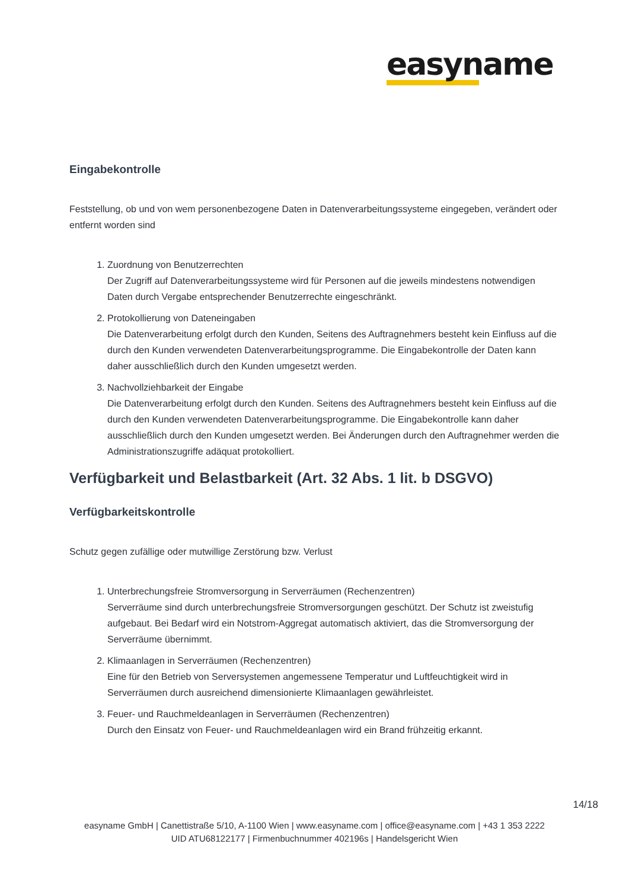easyname
Eingabekontrolle
Feststellung, ob und von wem personenbezogene Daten in Datenverarbeitungssysteme eingegeben, verändert oder entfernt worden sind
1. Zuordnung von Benutzerrechten
Der Zugriff auf Datenverarbeitungssysteme wird für Personen auf die jeweils mindestens notwendigen Daten durch Vergabe entsprechender Benutzerrechte eingeschränkt.
2. Protokollierung von Dateneingaben
Die Datenverarbeitung erfolgt durch den Kunden, Seitens des Auftragnehmers besteht kein Einfluss auf die durch den Kunden verwendeten Datenverarbeitungsprogramme. Die Eingabekontrolle der Daten kann daher ausschließlich durch den Kunden umgesetzt werden.
3. Nachvollziehbarkeit der Eingabe
Die Datenverarbeitung erfolgt durch den Kunden. Seitens des Auftragnehmers besteht kein Einfluss auf die durch den Kunden verwendeten Datenverarbeitungsprogramme. Die Eingabekontrolle kann daher ausschließlich durch den Kunden umgesetzt werden. Bei Änderungen durch den Auftragnehmer werden die Administrationszugriffe adäquat protokolliert.
Verfügbarkeit und Belastbarkeit (Art. 32 Abs. 1 lit. b DSGVO)
Verfügbarkeitskontrolle
Schutz gegen zufällige oder mutwillige Zerstörung bzw. Verlust
1. Unterbrechungsfreie Stromversorgung in Serverräumen (Rechenzentren)
Serverräume sind durch unterbrechungsfreie Stromversorgungen geschützt. Der Schutz ist zweistufig aufgebaut. Bei Bedarf wird ein Notstrom-Aggregat automatisch aktiviert, das die Stromversorgung der Serverräume übernimmt.
2. Klimaanlagen in Serverräumen (Rechenzentren)
Eine für den Betrieb von Serversystemen angemessene Temperatur und Luftfeuchtigkeit wird in Serverräumen durch ausreichend dimensionierte Klimaanlagen gewährleistet.
3. Feuer- und Rauchmeldeanlagen in Serverräumen (Rechenzentren)
Durch den Einsatz von Feuer- und Rauchmeldeanlagen wird ein Brand frühzeitig erkannt.
14/18
easyname GmbH | Canettistraße 5/10, A-1100 Wien | www.easyname.com | office@easyname.com | +43 1 353 2222
UID ATU68122177 | Firmenbuchnummer 402196s | Handelsgericht Wien